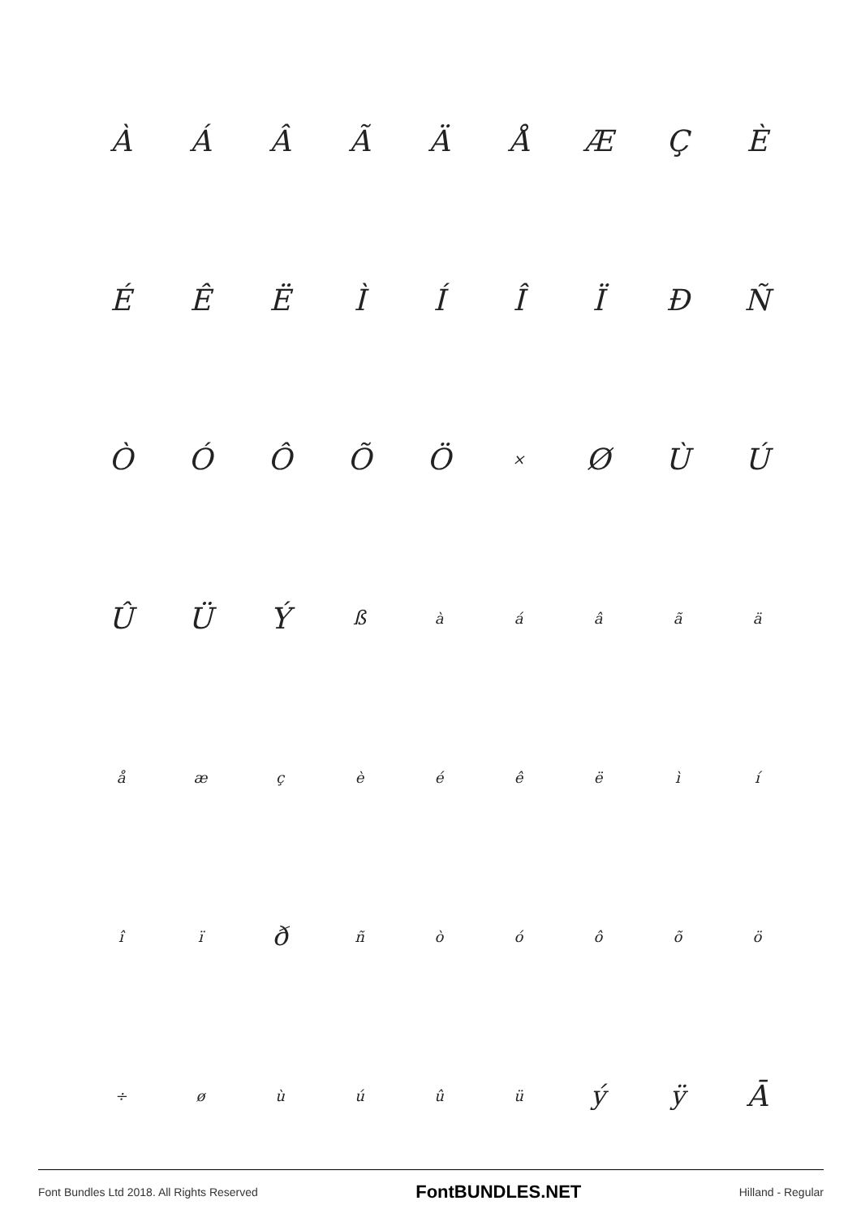| À | Á | Â | Ã | Ä | Å | Æ | Ç | È |
| É | Ê | Ë | Ì | Í | Î | Ï | Ð | Ñ |
| Ò | Ó | Ô | Õ | Ö | × | Ø | Ù | Ú |
| Û | Ü | Ý | ß | à | á | â | ã | ä |
| å | æ | ç | è | é | ê | ë | ì | í |
| î | ï | ð | ñ | ò | ó | ô | õ | ö |
| ÷ | ø | ù | ú | û | ü | ý | ÿ | Ā |
Font Bundles Ltd 2018. All Rights Reserved FontBUNDLES.NET Hilland - Regular